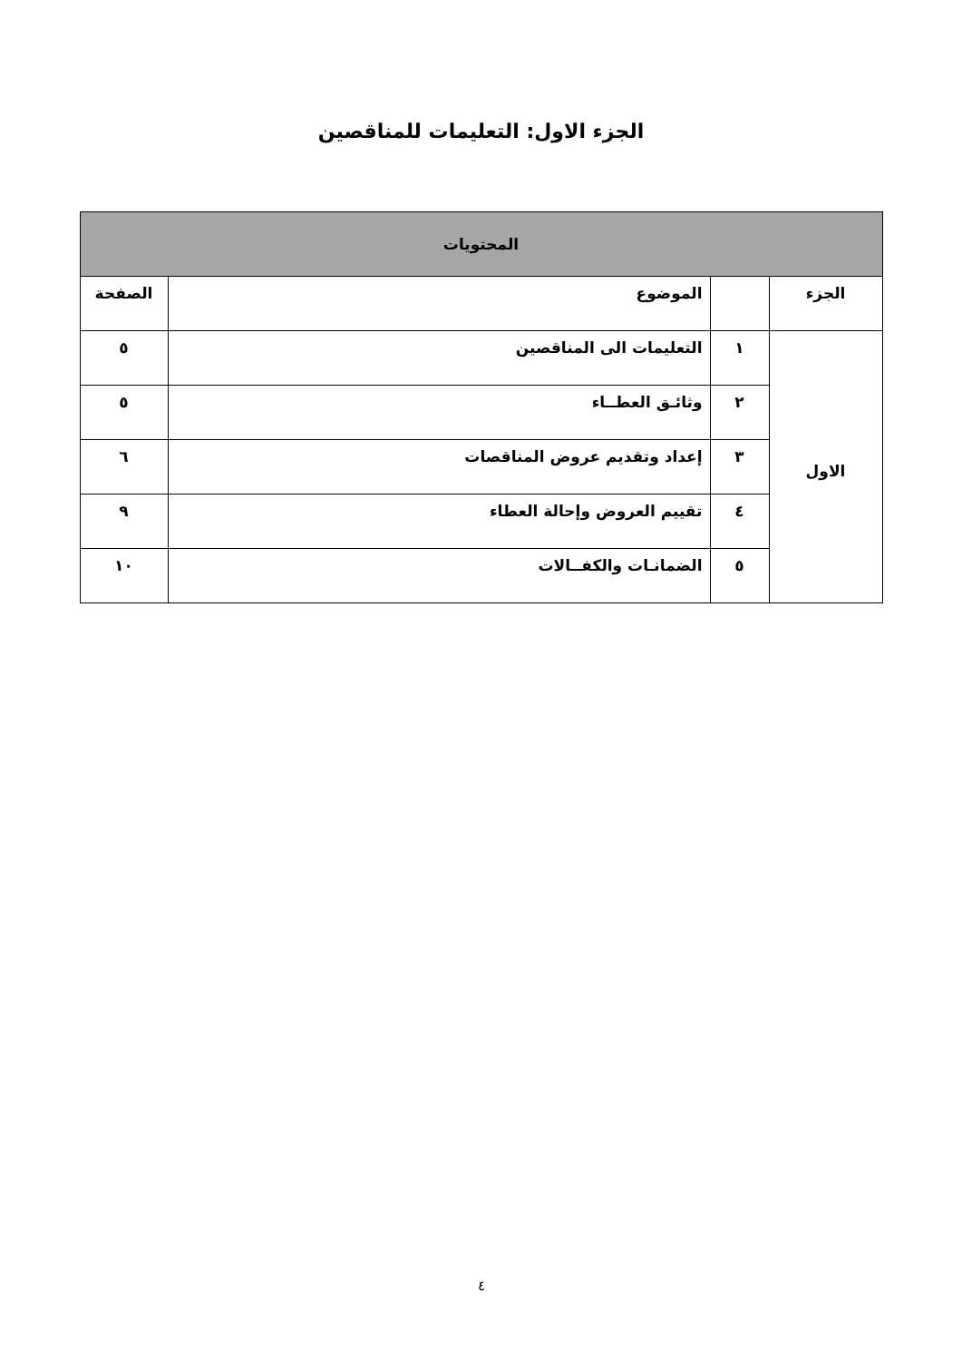الجزء الاول: التعليمات للمناقصين
| المحتويات | | | |
| --- | --- | --- | --- |
| الجزء | | الموضوع | الصفحة |
| الاول | ١ | التعليمات الى المناقصين | ٥ |
| | ٢ | وثائـق العطــاء | ٥ |
| | ٣ | إعداد وتقديم عروض المناقصات | ٦ |
| | ٤ | تقييم العروض وإحالة العطاء | ٩ |
| | ٥ | الضمانـات والكفــالات | ١٠ |
٤